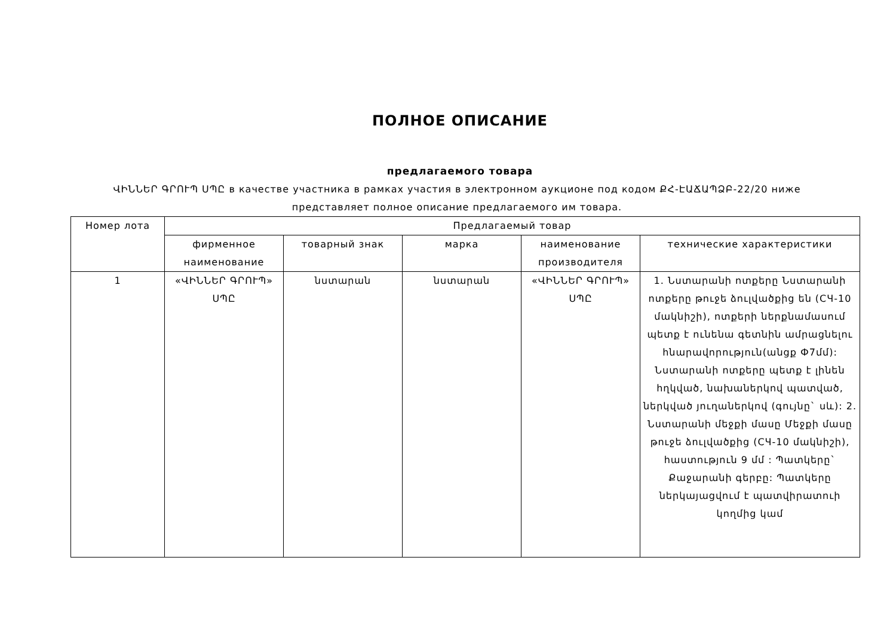ПОЛНОЕ ОПИСАНИЕ
предлагаемого товара
ՎԻՆՆԵՐ ԳՐՈՒՊ ՍՊԸ в качестве участника в рамках участия в электронном аукционе под кодом ՔՀ-ԷԱՃԱՊՁԲ-22/20 ниже представляет полное описание предлагаемого им товара.
| Номер лота | Предлагаемый товар | | | | |
| --- | --- | --- | --- | --- | --- |
| | фирменное наименование | товарный знак | марка | наименование производителя | технические характеристики |
| 1 | «ՎԻՆՆԵՐ ԳՐՈՒՊ» ՍՊԸ | նստարան | նստարան | «ՎԻՆՆԵՐ ԳՐՈՒՊ» ՍՊԸ | 1. Նստարանի ոտքերը Նստարանի ոտքերը թուջե ձուլվածքից են (СЧ-10 մակնիշի), ոտքերի ներքնամասում պետք է ունենա գետնին ամրացնելու հնարավորություն(անցք Ф7մմ): Նստարանի ոտքերը պետք է լինեն հղկված, նախաներկով պատված, ներկված յուղաներկով (գույնը` սև): 2. Նստարանի մեջքի մասը Մեջքի մասը թուջե ձուլվածքից (СЧ-10 մակնիշի), հաստություն 9 մմ : Պատկերը` Քաջարանի գերբը: Պատկերը ներկայացվում է պատվիրատուի կողմից կամ |